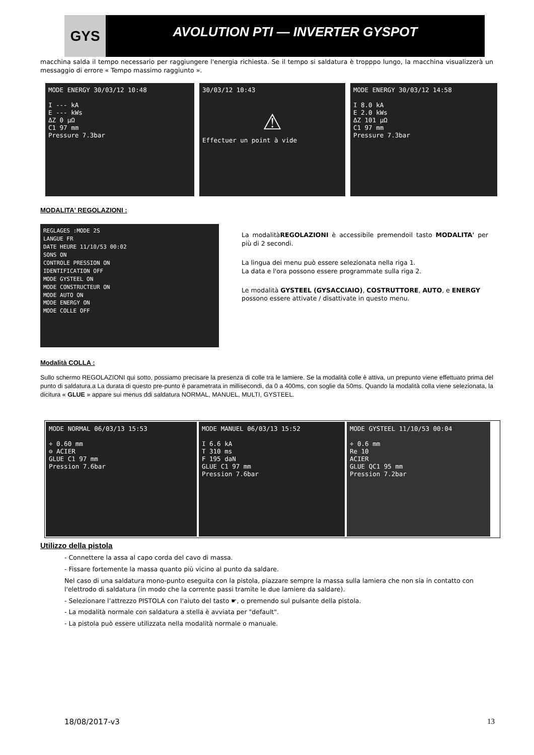GYS
AVOLUTION PTI — INVERTER GYSPOT
macchina salda il tempo necessario per raggiungere l'energia richiesta. Se il tempo si saldatura è tropppo lungo, la macchina visualizzerà un messaggio di errore « Tempo massimo raggiunto ».
MODE ENERGY 30/03/12 10:48
I --- kA
E --- kWs
ΔZ 0 µΩ
C1 97 mm
Pressure 7.3bar
30/03/12 10:43
⚠
Effectuer un point à vide
MODE ENERGY 30/03/12 14:58
I 8.0 kA
E 2.0 kWs
ΔZ 101 µΩ
C1 97 mm
Pressure 7.3bar
MODALITA' REGOLAZIONI :
REGLAGES :MODE 2S
LANGUE FR
DATE HEURE 11/10/53 00:02
SONS ON
CONTROLE PRESSION ON
IDENTIFICATION OFF
MODE GYSTEEL ON
MODE CONSTRUCTEUR ON
MODE AUTO ON
MODE ENERGY ON
MODE COLLE OFF
La modalitàREGOLAZIONI è accessibile premendoil tasto MODALITA' per più di 2 secondi.
La lingua dei menu può essere selezionata nella riga 1.
La data e l'ora possono essere programmate sulla riga 2.
Le modalità GYSTEEL (GYSACCIAIO), COSTRUTTORE, AUTO, e ENERGY possono essere attivate / disattivate in questo menu.
Modalità COLLA :
Sullo schermo REGOLAZIONI qui sotto, possiamo precisare la presenza di colle tra le lamiere. Se la modalità colle è attiva, un prepunto viene effettuato prima del punto di saldatura.a La durata di questo pre-punto è parametrata in millisecondi, da 0 a 400ms, con soglie da 50ms. Quando la modalità colla viene selezionata, la dicitura « GLUE » appare sui menus ddi saldatura NORMAL, MANUEL, MULTI, GYSTEEL.
MODE NORMAL 06/03/13 15:53
÷ 0.60 mm
⊖ ACIER
GLUE C1 97 mm
Pression 7.6bar
MODE MANUEL 06/03/13 15:52
I 6.6 kA
T 310 ms
F 195 daN
GLUE C1 97 mm
Pression 7.6bar
MODE GYSTEEL 11/10/53 00:04
÷ 0.6 mm
Re 10
ACIER
GLUE QC1 95 mm
Pression 7.2bar
Utilizzo della pistola
- Connettere la assa al capo corda del cavo di massa.
- Fissare fortemente la massa quanto più vicino al punto da saldare.
Nel caso di una saldatura mono-punto eseguita con la pistola, piazzare sempre la massa sulla lamiera che non sia in contatto con l'elettrodo di saldatura (in modo che la corrente passi tramite le due lamiere da saldare).
- Selezionare l’attrezzo PISTOLA con l'aiuto del tasto ☛, o premendo sul pulsante della pistola.
- La modalità normale con saldatura a stella è avviata per "default".
- La pistola può essere utilizzata nella modalità normale o manuale.
18/08/2017-v3 13